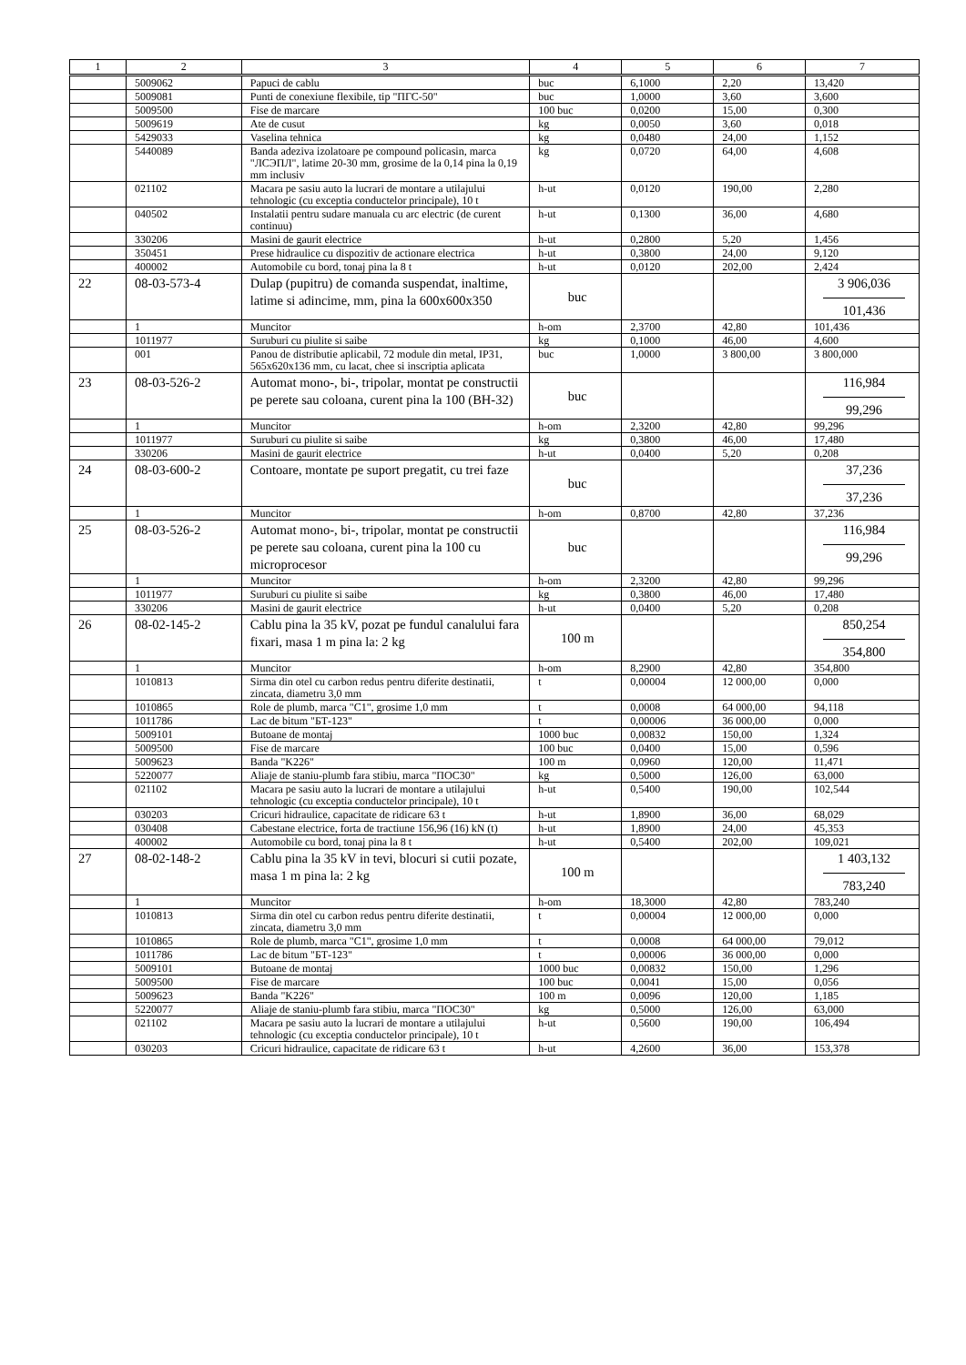| 1 | 2 | 3 | 4 | 5 | 6 | 7 |
| --- | --- | --- | --- | --- | --- | --- |
| | 5009062 | Papuci de cablu | buc | 6,1000 | 2,20 | 13,420 |
| | 5009081 | Punti de conexiune flexibile, tip "ПГС-50" | buc | 1,0000 | 3,60 | 3,600 |
| | 5009500 | Fise de marcare | 100 buc | 0,0200 | 15,00 | 0,300 |
| | 5009619 | Ate de cusut | kg | 0,0050 | 3,60 | 0,018 |
| | 5429033 | Vaselina tehnica | kg | 0,0480 | 24,00 | 1,152 |
| | 5440089 | Banda adeziva izolatoare pe compound policasin, marca "ЛСЭПЛ", latime 20-30 mm, grosime de la 0,14 pina la 0,19 mm inclusiv | kg | 0,0720 | 64,00 | 4,608 |
| | 021102 | Macara pe sasiu auto la lucrari de montare a utilajului tehnologic (cu exceptia conductelor principale), 10 t | h-ut | 0,0120 | 190,00 | 2,280 |
| | 040502 | Instalatii pentru sudare manuala cu arc electric (de curent continuu) | h-ut | 0,1300 | 36,00 | 4,680 |
| | 330206 | Masini de gaurit electrice | h-ut | 0,2800 | 5,20 | 1,456 |
| | 350451 | Prese hidraulice cu dispozitiv de actionare electrica | h-ut | 0,3800 | 24,00 | 9,120 |
| | 400002 | Automobile cu bord, tonaj pina la 8 t | h-ut | 0,0120 | 202,00 | 2,424 |
| 22 | 08-03-573-4 | Dulap (pupitru) de comanda suspendat, inaltime, latime si adincime, mm, pina la 600x600x350 | buc | | | 3 906,036 101,436 |
| | 1 | Muncitor | h-om | 2,3700 | 42,80 | 101,436 |
| | 1011977 | Suruburi cu piulite si saibe | kg | 0,1000 | 46,00 | 4,600 |
| | 001 | Panou de distributie aplicabil, 72 module din metal, IP31, 565x620x136 mm, cu lacat, chee si inscriptia aplicata | buc | 1,0000 | 3 800,00 | 3 800,000 |
| 23 | 08-03-526-2 | Automat mono-, bi-, tripolar, montat pe constructii pe perete sau coloana, curent pina la 100 (BH-32) | buc | | | 116,984 99,296 |
| | 1 | Muncitor | h-om | 2,3200 | 42,80 | 99,296 |
| | 1011977 | Suruburi cu piulite si saibe | kg | 0,3800 | 46,00 | 17,480 |
| | 330206 | Masini de gaurit electrice | h-ut | 0,0400 | 5,20 | 0,208 |
| 24 | 08-03-600-2 | Contoare, montate pe suport pregatit, cu trei faze | buc | | | 37,236 37,236 |
| | 1 | Muncitor | h-om | 0,8700 | 42,80 | 37,236 |
| 25 | 08-03-526-2 | Automat mono-, bi-, tripolar, montat pe constructii pe perete sau coloana, curent pina la 100 cu microprocesor | buc | | | 116,984 99,296 |
| | 1 | Muncitor | h-om | 2,3200 | 42,80 | 99,296 |
| | 1011977 | Suruburi cu piulite si saibe | kg | 0,3800 | 46,00 | 17,480 |
| | 330206 | Masini de gaurit electrice | h-ut | 0,0400 | 5,20 | 0,208 |
| 26 | 08-02-145-2 | Cablu pina la 35 kV, pozat pe fundul canalului fara fixari, masa 1 m pina la: 2 kg | 100 m | | | 850,254 354,800 |
| | 1 | Muncitor | h-om | 8,2900 | 42,80 | 354,800 |
| | 1010813 | Sirma din otel cu carbon redus pentru diferite destinatii, zincata, diametru 3,0 mm | t | 0,00004 | 12 000,00 | 0,000 |
| | 1010865 | Role de plumb, marca "C1", grosime 1,0 mm | t | 0,0008 | 64 000,00 | 94,118 |
| | 1011786 | Lac de bitum "БТ-123" | t | 0,00006 | 36 000,00 | 0,000 |
| | 5009101 | Butoane de montaj | 1000 buc | 0,00832 | 150,00 | 1,324 |
| | 5009500 | Fise de marcare | 100 buc | 0,0400 | 15,00 | 0,596 |
| | 5009623 | Banda "K226" | 100 m | 0,0960 | 120,00 | 11,471 |
| | 5220077 | Aliaje de staniu-plumb fara stibiu, marca "ПОС30" | kg | 0,5000 | 126,00 | 63,000 |
| | 021102 | Macara pe sasiu auto la lucrari de montare a utilajului tehnologic (cu exceptia conductelor principale), 10 t | h-ut | 0,5400 | 190,00 | 102,544 |
| | 030203 | Cricuri hidraulice, capacitate de ridicare 63 t | h-ut | 1,8900 | 36,00 | 68,029 |
| | 030408 | Cabestane electrice, forta de tractiune 156,96 (16) kN (t) | h-ut | 1,8900 | 24,00 | 45,353 |
| | 400002 | Automobile cu bord, tonaj pina la 8 t | h-ut | 0,5400 | 202,00 | 109,021 |
| 27 | 08-02-148-2 | Cablu pina la 35 kV in tevi, blocuri si cutii pozate, masa 1 m pina la: 2 kg | 100 m | | | 1 403,132 783,240 |
| | 1 | Muncitor | h-om | 18,3000 | 42,80 | 783,240 |
| | 1010813 | Sirma din otel cu carbon redus pentru diferite destinatii, zincata, diametru 3,0 mm | t | 0,00004 | 12 000,00 | 0,000 |
| | 1010865 | Role de plumb, marca "C1", grosime 1,0 mm | t | 0,0008 | 64 000,00 | 79,012 |
| | 1011786 | Lac de bitum "БТ-123" | t | 0,00006 | 36 000,00 | 0,000 |
| | 5009101 | Butoane de montaj | 1000 buc | 0,00832 | 150,00 | 1,296 |
| | 5009500 | Fise de marcare | 100 buc | 0,0041 | 15,00 | 0,056 |
| | 5009623 | Banda "K226" | 100 m | 0,0096 | 120,00 | 1,185 |
| | 5220077 | Aliaje de staniu-plumb fara stibiu, marca "ПОС30" | kg | 0,5000 | 126,00 | 63,000 |
| | 021102 | Macara pe sasiu auto la lucrari de montare a utilajului tehnologic (cu exceptia conductelor principale), 10 t | h-ut | 0,5600 | 190,00 | 106,494 |
| | 030203 | Cricuri hidraulice, capacitate de ridicare 63 t | h-ut | 4,2600 | 36,00 | 153,378 |